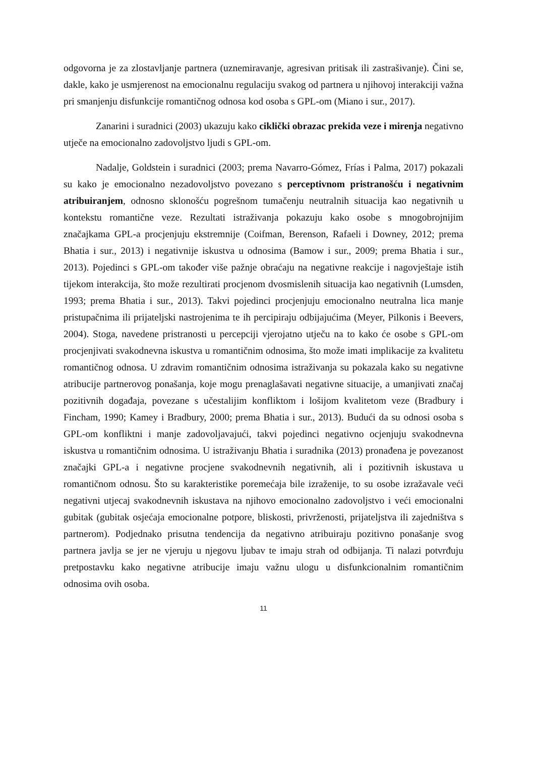odgovorna je za zlostavljanje partnera (uznemiravanje, agresivan pritisak ili zastrašivanje). Čini se, dakle, kako je usmjerenost na emocionalnu regulaciju svakog od partnera u njihovoj interakciji važna pri smanjenju disfunkcije romantičnog odnosa kod osoba s GPL-om (Miano i sur., 2017).
Zanarini i suradnici (2003) ukazuju kako ciklički obrazac prekida veze i mirenja negativno utječe na emocionalno zadovoljstvo ljudi s GPL-om.
Nadalje, Goldstein i suradnici (2003; prema Navarro-Gómez, Frías i Palma, 2017) pokazali su kako je emocionalno nezadovoljstvo povezano s perceptivnom pristranošću i negativnim atribuiranjem, odnosno sklonošću pogrešnom tumačenju neutralnih situacija kao negativnih u kontekstu romantične veze. Rezultati istraživanja pokazuju kako osobe s mnogobrojnijim značajkama GPL-a procjenjuju ekstremnije (Coifman, Berenson, Rafaeli i Downey, 2012; prema Bhatia i sur., 2013) i negativnije iskustva u odnosima (Bamow i sur., 2009; prema Bhatia i sur., 2013). Pojedinci s GPL-om također više pažnje obraćaju na negativne reakcije i nagovještaje istih tijekom interakcija, što može rezultirati procjenom dvosmislenih situacija kao negativnih (Lumsden, 1993; prema Bhatia i sur., 2013). Takvi pojedinci procjenjuju emocionalno neutralna lica manje pristupačnima ili prijateljski nastrojenima te ih percipiraju odbijajućima (Meyer, Pilkonis i Beevers, 2004). Stoga, navedene pristranosti u percepciji vjerojatno utječu na to kako će osobe s GPL-om procjenjivati svakodnevna iskustva u romantičnim odnosima, što može imati implikacije za kvalitetu romantičnog odnosa. U zdravim romantičnim odnosima istraživanja su pokazala kako su negativne atribucije partnerovog ponašanja, koje mogu prenaglašavati negativne situacije, a umanjivati značaj pozitivnih događaja, povezane s učestalijim konfliktom i lošijom kvalitetom veze (Bradbury i Fincham, 1990; Kamey i Bradbury, 2000; prema Bhatia i sur., 2013). Budući da su odnosi osoba s GPL-om konfliktni i manje zadovoljavajući, takvi pojedinci negativno ocjenjuju svakodnevna iskustva u romantičnim odnosima. U istraživanju Bhatia i suradnika (2013) pronađena je povezanost značajki GPL-a i negativne procjene svakodnevnih negativnih, ali i pozitivnih iskustava u romantičnom odnosu. Što su karakteristike poremećaja bile izraženije, to su osobe izražavale veći negativni utjecaj svakodnevnih iskustava na njihovo emocionalno zadovoljstvo i veći emocionalni gubitak (gubitak osjećaja emocionalne potpore, bliskosti, privrženosti, prijateljstva ili zajedništva s partnerom). Podjednako prisutna tendencija da negativno atribuiraju pozitivno ponašanje svog partnera javlja se jer ne vjeruju u njegovu ljubav te imaju strah od odbijanja. Ti nalazi potvrđuju pretpostavku kako negativne atribucije imaju važnu ulogu u disfunkcionalnim romantičnim odnosima ovih osoba.
11